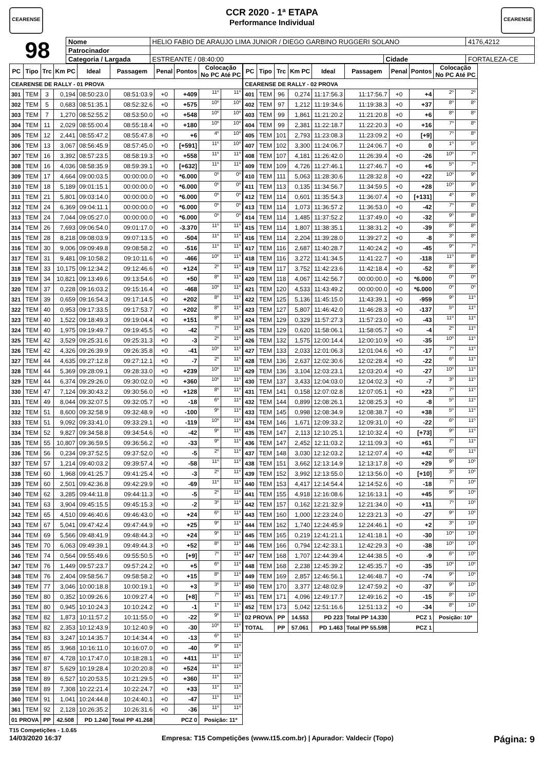CEARENSE
CCR 2020 - 1ª ETAPA
Performance Individual
CEARENSE
98
| Nome | HELIO FABIO DE ARAUJO LIMA JUNIOR / DIEGO GARBINO RUGGERI SOLANO | | | 4176,4212 |
| Patrocinador | | | | |
| Categoria / Largada | ESTREANTE / 08:40:00 | Cidade | FORTALEZA-CE | |
| PC | Tipo | Trc | Km PC | Ideal | Passagem | Penal | Pontos | Colocação No PC Até PC | |
| --- | --- | --- | --- | --- | --- | --- | --- | --- | --- |
| CEARENSE DE RALLY - 01 PROVA | | | | | | | | | |
| 301 | TEM | 3 | 0,194 | 08:50:23.0 | 08:51:03.9 | +0 | +409 | 11º | 11º |
| 302 | TEM | 5 | 0,683 | 08:51:35.1 | 08:52:32.6 | +0 | +575 | 10º | 10º |
| 303 | TEM | 7 | 1,270 | 08:52:55.2 | 08:53:50.0 | +0 | +548 | 10º | 10º |
| 304 | TEM | 11 | 2,029 | 08:55:00.4 | 08:55:18.4 | +0 | +180 | 10º | 10º |
| 305 | TEM | 12 | 2,441 | 08:55:47.2 | 08:55:47.8 | +0 | +6 | 4º | 10º |
| 306 | TEM | 13 | 3,067 | 08:56:45.9 | 08:57:45.0 | +0 | [+591] | 11º | 10º |
| 307 | TEM | 16 | 3,392 | 08:57:23.5 | 08:58:19.3 | +0 | +558 | 11º | 11º |
| 308 | TEM | 16 | 4,036 | 08:58:35.9 | 08:59:39.1 | +0 | [+632] | 11º | 11º |
| 309 | TEM | 17 | 4,664 | 09:00:03.5 | 00:00:00.0 | +0 | *6.000 | 0º | 0º |
| 310 | TEM | 18 | 5,189 | 09:01:15.1 | 00:00:00.0 | +0 | *6.000 | 0º | 0º |
| 311 | TEM | 21 | 5,801 | 09:03:14.0 | 00:00:00.0 | +0 | *6.000 | 0º | 0º |
| 312 | TEM | 24 | 6,369 | 09:04:11.1 | 00:00:00.0 | +0 | *6.000 | 0º | 0º |
| 313 | TEM | 24 | 7,044 | 09:05:27.0 | 00:00:00.0 | +0 | *6.000 | 0º | 0º |
| 314 | TEM | 26 | 7,693 | 09:06:54.0 | 09:01:17.0 | +0 | -3.370 | 11º | 11º |
| 315 | TEM | 28 | 8,218 | 09:08:03.9 | 09:07:13.5 | +0 | -504 | 11º | 11º |
| 316 | TEM | 30 | 9,006 | 09:09:49.8 | 09:08:58.2 | +0 | -516 | 11º | 11º |
| 317 | TEM | 31 | 9,481 | 09:10:58.2 | 09:10:11.6 | +0 | -466 | 10º | 11º |
| 318 | TEM | 33 | 10,175 | 09:12:34.2 | 09:12:46.6 | +0 | +124 | 2º | 11º |
| 319 | TEM | 34 | 10,821 | 09:13:49.6 | 09:13:54.6 | +0 | +50 | 8º | 11º |
| 320 | TEM | 37 | 0,228 | 09:16:03.2 | 09:15:16.4 | +0 | -468 | 10º | 11º |
| 321 | TEM | 39 | 0,659 | 09:16:54.3 | 09:17:14.5 | +0 | +202 | 8º | 11º |
| 322 | TEM | 40 | 0,953 | 09:17:33.5 | 09:17:53.7 | +0 | +202 | 8º | 11º |
| 323 | TEM | 40 | 1,522 | 09:18:49.3 | 09:19:04.4 | +0 | +151 | 8º | 11º |
| 324 | TEM | 40 | 1,975 | 09:19:49.7 | 09:19:45.5 | +0 | -42 | 7º | 11º |
| 325 | TEM | 42 | 3,529 | 09:25:31.6 | 09:25:31.3 | +0 | -3 | 2º | 11º |
| 326 | TEM | 42 | 4,326 | 09:26:39.9 | 09:26:35.8 | +0 | -41 | 10º | 11º |
| 327 | TEM | 44 | 4,635 | 09:27:12.8 | 09:27:12.1 | +0 | -7 | 2º | 11º |
| 328 | TEM | 44 | 5,369 | 09:28:09.1 | 09:28:33.0 | +0 | +239 | 10º | 11º |
| 329 | TEM | 44 | 6,374 | 09:29:26.0 | 09:30:02.0 | +0 | +360 | 10º | 11º |
| 330 | TEM | 47 | 7,124 | 09:30:43.2 | 09:30:56.0 | +0 | +128 | 8º | 11º |
| 331 | TEM | 49 | 8,044 | 09:32:07.5 | 09:32:05.7 | +0 | -18 | 6º | 11º |
| 332 | TEM | 51 | 8,600 | 09:32:58.9 | 09:32:48.9 | +0 | -100 | 9º | 11º |
| 333 | TEM | 51 | 9,092 | 09:33:41.0 | 09:33:29.1 | +0 | -119 | 10º | 11º |
| 334 | TEM | 52 | 9,827 | 09:34:58.8 | 09:34:54.6 | +0 | -42 | 9º | 11º |
| 335 | TEM | 55 | 10,807 | 09:36:59.5 | 09:36:56.2 | +0 | -33 | 9º | 11º |
| 336 | TEM | 56 | 0,234 | 09:37:52.5 | 09:37:52.0 | +0 | -5 | 2º | 11º |
| 337 | TEM | 57 | 1,214 | 09:40:03.2 | 09:39:57.4 | +0 | -58 | 11º | 11º |
| 338 | TEM | 60 | 1,968 | 09:41:25.7 | 09:41:25.4 | +0 | -3 | 2º | 11º |
| 339 | TEM | 60 | 2,501 | 09:42:36.8 | 09:42:29.9 | +0 | -69 | 11º | 11º |
| 340 | TEM | 62 | 3,285 | 09:44:11.8 | 09:44:11.3 | +0 | -5 | 2º | 11º |
| 341 | TEM | 63 | 3,904 | 09:45:15.5 | 09:45:15.3 | +0 | -2 | 3º | 11º |
| 342 | TEM | 65 | 4,510 | 09:46:40.6 | 09:46:43.0 | +0 | +24 | 6º | 11º |
| 343 | TEM | 67 | 5,041 | 09:47:42.4 | 09:47:44.9 | +0 | +25 | 9º | 11º |
| 344 | TEM | 69 | 5,566 | 09:48:41.9 | 09:48:44.3 | +0 | +24 | 9º | 11º |
| 345 | TEM | 70 | 6,063 | 09:49:39.1 | 09:49:44.3 | +0 | +52 | 8º | 11º |
| 346 | TEM | 74 | 0,564 | 09:55:49.6 | 09:55:50.5 | +0 | [+9] | 7º | 11º |
| 347 | TEM | 76 | 1,449 | 09:57:23.7 | 09:57:24.2 | +0 | +5 | 6º | 11º |
| 348 | TEM | 76 | 2,404 | 09:58:56.7 | 09:58:58.2 | +0 | +15 | 8º | 11º |
| 349 | TEM | 77 | 3,046 | 10:00:18.8 | 10:00:19.1 | +0 | +3 | 3º | 11º |
| 350 | TEM | 80 | 0,352 | 10:09:26.6 | 10:09:27.4 | +0 | [+8] | 7º | 11º |
| 351 | TEM | 80 | 0,945 | 10:10:24.3 | 10:10:24.2 | +0 | -1 | 1º | 11º |
| 352 | TEM | 82 | 1,873 | 10:11:57.2 | 10:11:55.0 | +0 | -22 | 9º | 11º |
| 353 | TEM | 82 | 2,353 | 10:12:43.9 | 10:12:40.9 | +0 | -30 | 10º | 11º |
| 354 | TEM | 83 | 3,247 | 10:14:35.7 | 10:14:34.4 | +0 | -13 | 6º | 11º |
| 355 | TEM | 85 | 3,968 | 10:16:11.0 | 10:16:07.0 | +0 | -40 | 9º | 11º |
| 356 | TEM | 87 | 4,728 | 10:17:47.0 | 10:18:28.1 | +0 | +411 | 11º | 11º |
| 357 | TEM | 87 | 5,629 | 10:19:28.4 | 10:20:20.8 | +0 | +524 | 11º | 11º |
| 358 | TEM | 89 | 6,527 | 10:20:53.5 | 10:21:29.5 | +0 | +360 | 11º | 11º |
| 359 | TEM | 89 | 7,308 | 10:22:21.4 | 10:22:24.7 | +0 | +33 | 11º | 11º |
| 360 | TEM | 91 | 1,041 | 10:24:44.8 | 10:24:40.1 | +0 | -47 | 11º | 11º |
| 361 | TEM | 92 | 2,128 | 10:26:35.2 | 10:26:31.6 | +0 | -36 | 11º | 11º |
| 01 PROVA | | PP | 42.508 | PD 1.240 | Total PP 41.268 | PCZ 0 | | Posição: 11º | |
| PC | Tipo | Trc | Km PC | Ideal | Passagem | Penal | Pontos | Colocação No PC Até PC | |
| --- | --- | --- | --- | --- | --- | --- | --- | --- | --- |
| CEARENSE DE RALLY - 02 PROVA | | | | | | | | | |
| 401 | TEM | 96 | 0,274 | 11:17:56.3 | 11:17:56.7 | +0 | +4 | 2º | 2º |
| 402 | TEM | 97 | 1,212 | 11:19:34.6 | 11:19:38.3 | +0 | +37 | 8º | 8º |
| 403 | TEM | 99 | 1,861 | 11:21:20.2 | 11:21:20.8 | +0 | +6 | 8º | 8º |
| 404 | TEM | 99 | 2,381 | 11:22:18.7 | 11:22:20.3 | +0 | +16 | 7º | 8º |
| 405 | TEM | 101 | 2,793 | 11:23:08.3 | 11:23:09.2 | +0 | [+9] | 7º | 8º |
| 407 | TEM | 102 | 3,300 | 11:24:06.7 | 11:24:06.7 | +0 | 0 | 1º | 5º |
| 408 | TEM | 107 | 4,181 | 11:26:42.0 | 11:26:39.4 | +0 | -26 | 10º | 7º |
| 409 | TEM | 109 | 4,726 | 11:27:46.1 | 11:27:46.7 | +0 | +6 | 5º | 7º |
| 410 | TEM | 111 | 5,063 | 11:28:30.6 | 11:28:32.8 | +0 | +22 | 10º | 9º |
| 411 | TEM | 113 | 0,135 | 11:34:56.7 | 11:34:59.5 | +0 | +28 | 10º | 9º |
| 412 | TEM | 114 | 0,601 | 11:35:54.3 | 11:36:07.4 | +0 | [+131] | 4º | 8º |
| 413 | TEM | 114 | 1,073 | 11:36:57.2 | 11:36:53.0 | +0 | -42 | 7º | 8º |
| 414 | TEM | 114 | 1,485 | 11:37:52.2 | 11:37:49.0 | +0 | -32 | 9º | 8º |
| 415 | TEM | 114 | 1,807 | 11:38:35.1 | 11:38:31.2 | +0 | -39 | 8º | 8º |
| 416 | TEM | 114 | 2,204 | 11:39:28.0 | 11:39:27.2 | +0 | -8 | 3º | 8º |
| 417 | TEM | 116 | 2,687 | 11:40:28.7 | 11:40:24.2 | +0 | -45 | 9º | 7º |
| 418 | TEM | 116 | 3,272 | 11:41:34.5 | 11:41:22.7 | +0 | -118 | 11º | 8º |
| 419 | TEM | 117 | 3,752 | 11:42:23.6 | 11:42:18.4 | +0 | -52 | 8º | 8º |
| 420 | TEM | 118 | 4,067 | 11:42:56.7 | 00:00:00.0 | +0 | *6.000 | 0º | 0º |
| 421 | TEM | 120 | 4,533 | 11:43:49.2 | 00:00:00.0 | +0 | *6.000 | 0º | 0º |
| 422 | TEM | 125 | 5,136 | 11:45:15.0 | 11:43:39.1 | +0 | -959 | 9º | 11º |
| 423 | TEM | 127 | 5,807 | 11:46:42.0 | 11:46:28.3 | +0 | -137 | 5º | 11º |
| 424 | TEM | 129 | 0,329 | 11:57:27.3 | 11:57:23.0 | +0 | -43 | 11º | 11º |
| 425 | TEM | 129 | 0,620 | 11:58:06.1 | 11:58:05.7 | +0 | -4 | 2º | 11º |
| 426 | TEM | 132 | 1,575 | 12:00:14.4 | 12:00:10.9 | +0 | -35 | 10º | 11º |
| 427 | TEM | 133 | 2,033 | 12:01:06.3 | 12:01:04.6 | +0 | -17 | 7º | 11º |
| 428 | TEM | 136 | 2,637 | 12:02:30.6 | 12:02:28.4 | +0 | -22 | 6º | 11º |
| 429 | TEM | 136 | 3,104 | 12:03:23.1 | 12:03:20.4 | +0 | -27 | 10º | 11º |
| 430 | TEM | 137 | 3,433 | 12:04:03.0 | 12:04:02.3 | +0 | -7 | 3º | 11º |
| 431 | TEM | 141 | 0,158 | 12:07:02.8 | 12:07:05.1 | +0 | +23 | 7º | 11º |
| 432 | TEM | 144 | 0,899 | 12:08:26.1 | 12:08:25.3 | +0 | -8 | 5º | 11º |
| 433 | TEM | 145 | 0,998 | 12:08:34.9 | 12:08:38.7 | +0 | +38 | 5º | 11º |
| 434 | TEM | 146 | 1,671 | 12:09:33.2 | 12:09:31.0 | +0 | -22 | 6º | 11º |
| 435 | TEM | 147 | 2,113 | 12:10:25.1 | 12:10:32.4 | +0 | [+73] | 9º | 11º |
| 436 | TEM | 147 | 2,452 | 12:11:03.2 | 12:11:09.3 | +0 | +61 | 7º | 11º |
| 437 | TEM | 148 | 3,030 | 12:12:03.2 | 12:12:07.4 | +0 | +42 | 6º | 11º |
| 438 | TEM | 151 | 3,662 | 12:13:14.9 | 12:13:17.8 | +0 | +29 | 9º | 10º |
| 439 | TEM | 152 | 3,992 | 12:13:55.0 | 12:13:56.0 | +0 | [+10] | 3º | 10º |
| 440 | TEM | 153 | 4,417 | 12:14:54.4 | 12:14:52.6 | +0 | -18 | 7º | 10º |
| 441 | TEM | 155 | 4,918 | 12:16:08.6 | 12:16:13.1 | +0 | +45 | 9º | 10º |
| 442 | TEM | 157 | 0,162 | 12:21:32.9 | 12:21:34.0 | +0 | +11 | 7º | 10º |
| 443 | TEM | 160 | 1,000 | 12:23:24.0 | 12:23:21.3 | +0 | -27 | 9º | 10º |
| 444 | TEM | 162 | 1,740 | 12:24:45.9 | 12:24:46.1 | +0 | +2 | 3º | 10º |
| 445 | TEM | 165 | 0,219 | 12:41:21.1 | 12:41:18.1 | +0 | -30 | 10º | 10º |
| 446 | TEM | 166 | 0,794 | 12:42:33.1 | 12:42:29.3 | +0 | -38 | 10º | 10º |
| 447 | TEM | 168 | 1,707 | 12:44:39.4 | 12:44:38.5 | +0 | -9 | 6º | 10º |
| 448 | TEM | 168 | 2,238 | 12:45:39.2 | 12:45:35.7 | +0 | -35 | 10º | 10º |
| 449 | TEM | 169 | 2,857 | 12:46:56.1 | 12:46:48.7 | +0 | -74 | 9º | 10º |
| 450 | TEM | 170 | 3,377 | 12:48:02.9 | 12:47:59.2 | +0 | -37 | 9º | 10º |
| 451 | TEM | 171 | 4,096 | 12:49:17.7 | 12:49:16.2 | +0 | -15 | 8º | 10º |
| 452 | TEM | 173 | 5,042 | 12:51:16.6 | 12:51:13.2 | +0 | -34 | 8º | 10º |
| 02 PROVA | | PP | 14.553 | PD 223 | Total PP 14.330 | PCZ 1 | | Posição: 10º | |
| TOTAL | | PP | 57.061 | PD 1.463 | Total PP 55.598 | PCZ 1 | | | |
T15 Competições - 1.0.65
14/03/2020 16:37 Empresa: T15 Competições (www.t15.com.br) | Apurador: Valdecir (Topo) Página: 9